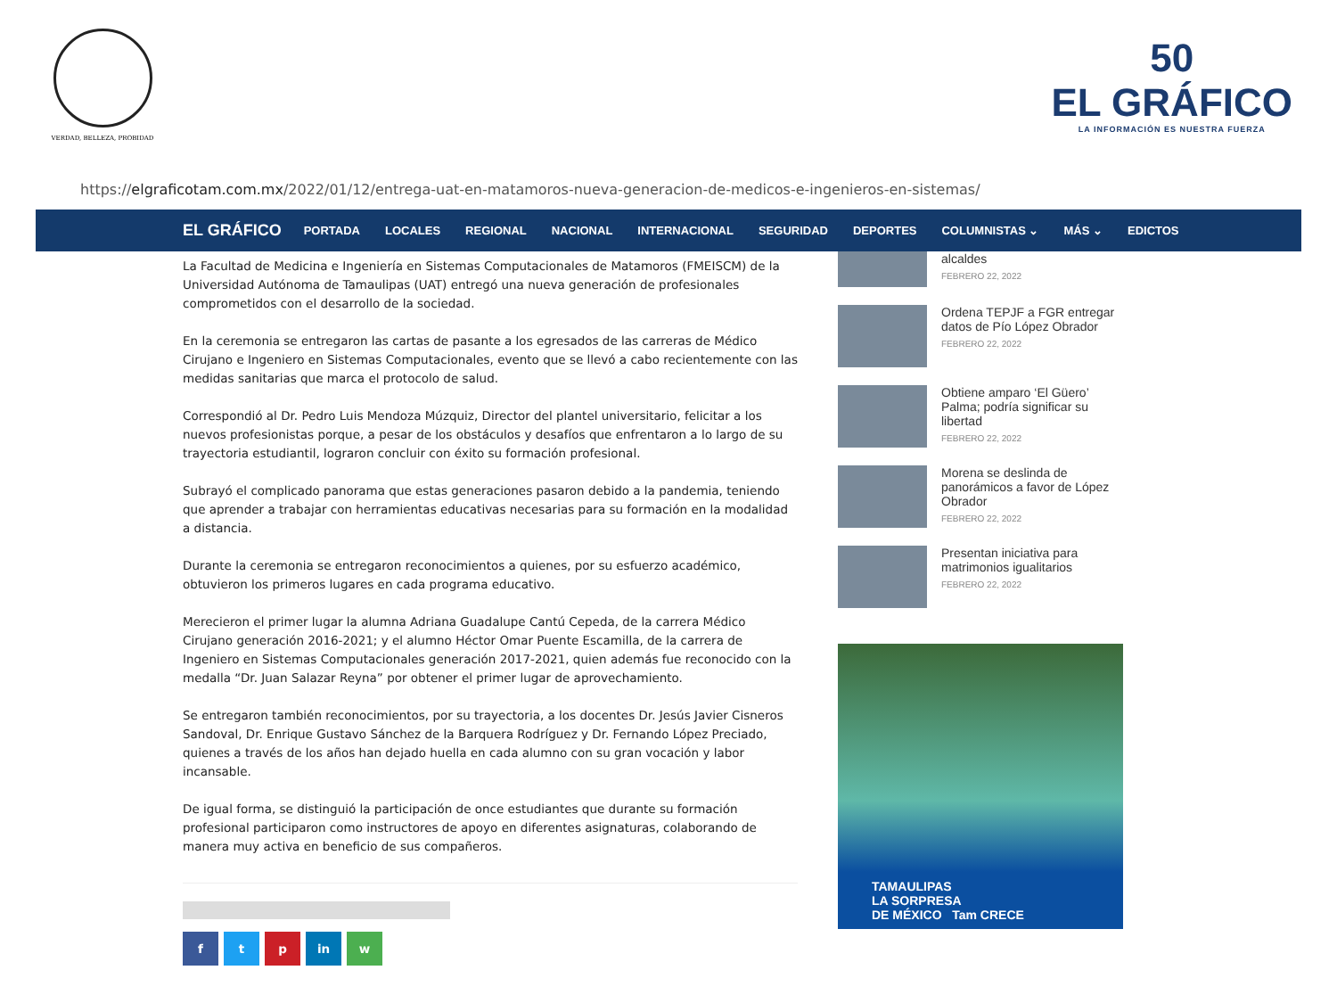VERDAD, BELLEZA, PROBIDAD
50
EL GRÁFICO
LA INFORMACIÓN ES NUESTRA FUERZA
https:// elgraficotam.com.mx /2022/01/12/entrega-uat-en-matamoros-nueva-generacion-de-medicos-e-ingenieros-en-sistemas/
EL GRÁFICO PORTADA LOCALES REGIONAL NACIONAL INTERNACIONAL SEGURIDAD DEPORTES COLUMNISTAS ⌄ MÁS ⌄ EDICTOS
La Facultad de Medicina e Ingeniería en Sistemas Computacionales de Matamoros (FMEISCM) de la Universidad Autónoma de Tamaulipas (UAT) entregó una nueva generación de profesionales comprometidos con el desarrollo de la sociedad.
En la ceremonia se entregaron las cartas de pasante a los egresados de las carreras de Médico Cirujano e Ingeniero en Sistemas Computacionales, evento que se llevó a cabo recientemente con las medidas sanitarias que marca el protocolo de salud.
Correspondió al Dr. Pedro Luis Mendoza Múzquiz, Director del plantel universitario, felicitar a los nuevos profesionistas porque, a pesar de los obstáculos y desafíos que enfrentaron a lo largo de su trayectoria estudiantil, lograron concluir con éxito su formación profesional.
Subrayó el complicado panorama que estas generaciones pasaron debido a la pandemia, teniendo que aprender a trabajar con herramientas educativas necesarias para su formación en la modalidad a distancia.
Durante la ceremonia se entregaron reconocimientos a quienes, por su esfuerzo académico, obtuvieron los primeros lugares en cada programa educativo.
Merecieron el primer lugar la alumna Adriana Guadalupe Cantú Cepeda, de la carrera Médico Cirujano generación 2016-2021; y el alumno Héctor Omar Puente Escamilla, de la carrera de Ingeniero en Sistemas Computacionales generación 2017-2021, quien además fue reconocido con la medalla “Dr. Juan Salazar Reyna” por obtener el primer lugar de aprovechamiento.
Se entregaron también reconocimientos, por su trayectoria, a los docentes Dr. Jesús Javier Cisneros Sandoval, Dr. Enrique Gustavo Sánchez de la Barquera Rodríguez y Dr. Fernando López Preciado, quienes a través de los años han dejado huella en cada alumno con su gran vocación y labor incansable.
De igual forma, se distinguió la participación de once estudiantes que durante su formación profesional participaron como instructores de apoyo en diferentes asignaturas, colaborando de manera muy activa en beneficio de sus compañeros.
f t p in w
alcaldes
FEBRERO 22, 2022
Ordena TEPJF a FGR entregar datos de Pío López Obrador
FEBRERO 22, 2022
Obtiene amparo ‘El Güero’ Palma; podría significar su libertad
FEBRERO 22, 2022
Morena se deslinda de panorámicos a favor de López Obrador
FEBRERO 22, 2022
Presentan iniciativa para matrimonios igualitarios
FEBRERO 22, 2022
TAMAULIPAS
LA SORPRESA
DE MÉXICO Tam CRECE